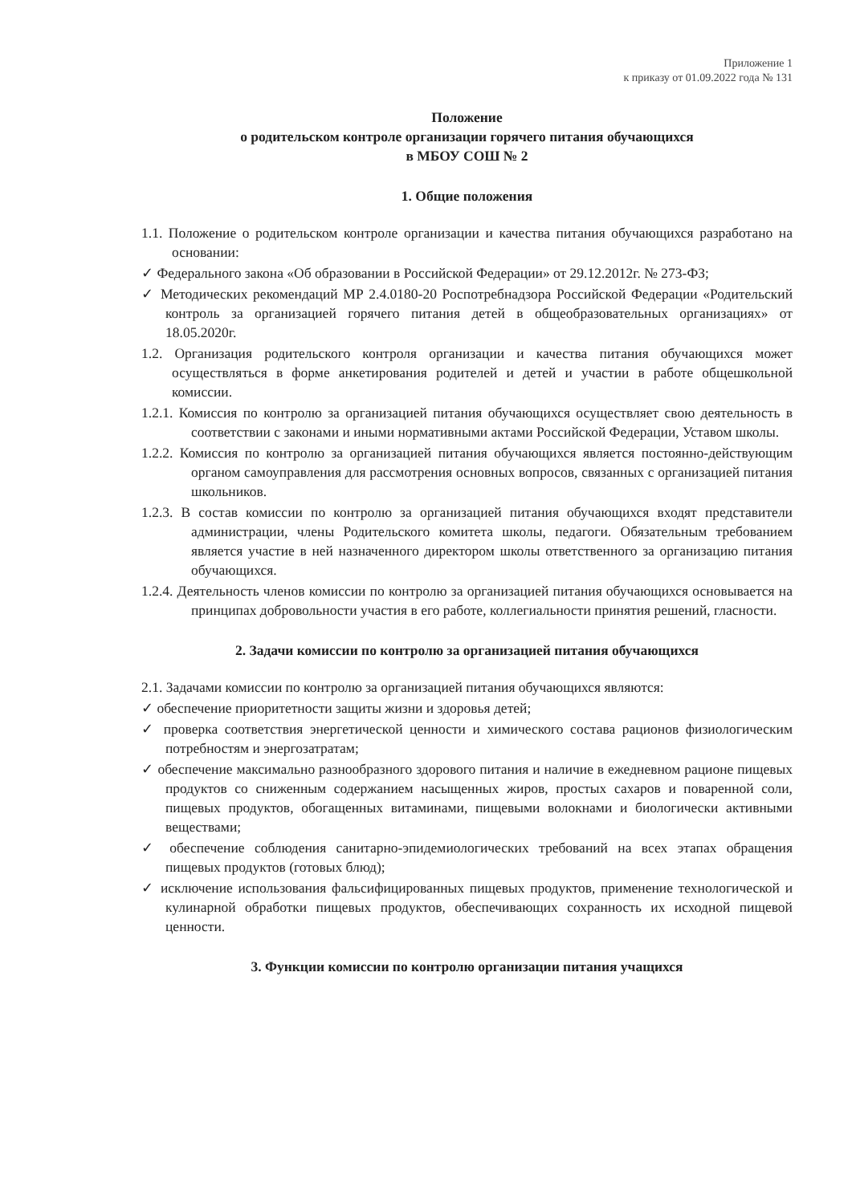Приложение 1
к приказу от 01.09.2022 года № 131
Положение
о родительском контроле организации горячего питания обучающихся
в МБОУ СОШ № 2
1. Общие положения
1.1. Положение о родительском контроле организации и качества питания обучающихся разработано на основании:
✓ Федерального закона «Об образовании в Российской Федерации» от 29.12.2012г. № 273-ФЗ;
✓ Методических рекомендаций МР 2.4.0180-20 Роспотребнадзора Российской Федерации «Родительский контроль за организацией горячего питания детей в общеобразовательных организациях» от 18.05.2020г.
1.2. Организация родительского контроля организации и качества питания обучающихся может осуществляться в форме анкетирования родителей и детей и участии в работе общешкольной комиссии.
1.2.1. Комиссия по контролю за организацией питания обучающихся осуществляет свою деятельность в соответствии с законами и иными нормативными актами Российской Федерации, Уставом школы.
1.2.2. Комиссия по контролю за организацией питания обучающихся является постоянно-действующим органом самоуправления для рассмотрения основных вопросов, связанных с организацией питания школьников.
1.2.3. В состав комиссии по контролю за организацией питания обучающихся входят представители администрации, члены Родительского комитета школы, педагоги. Обязательным требованием является участие в ней назначенного директором школы ответственного за организацию питания обучающихся.
1.2.4. Деятельность членов комиссии по контролю за организацией питания обучающихся основывается на принципах добровольности участия в его работе, коллегиальности принятия решений, гласности.
2. Задачи комиссии по контролю за организацией питания обучающихся
2.1. Задачами комиссии по контролю за организацией питания обучающихся являются:
✓ обеспечение приоритетности защиты жизни и здоровья детей;
✓ проверка соответствия энергетической ценности и химического состава рационов физиологическим потребностям и энергозатратам;
✓ обеспечение максимально разнообразного здорового питания и наличие в ежедневном рационе пищевых продуктов со сниженным содержанием насыщенных жиров, простых сахаров и поваренной соли, пищевых продуктов, обогащенных витаминами, пищевыми волокнами и биологически активными веществами;
✓ обеспечение соблюдения санитарно-эпидемиологических требований на всех этапах обращения пищевых продуктов (готовых блюд);
✓ исключение использования фальсифицированных пищевых продуктов, применение технологической и кулинарной обработки пищевых продуктов, обеспечивающих сохранность их исходной пищевой ценности.
3. Функции комиссии по контролю организации питания учащихся